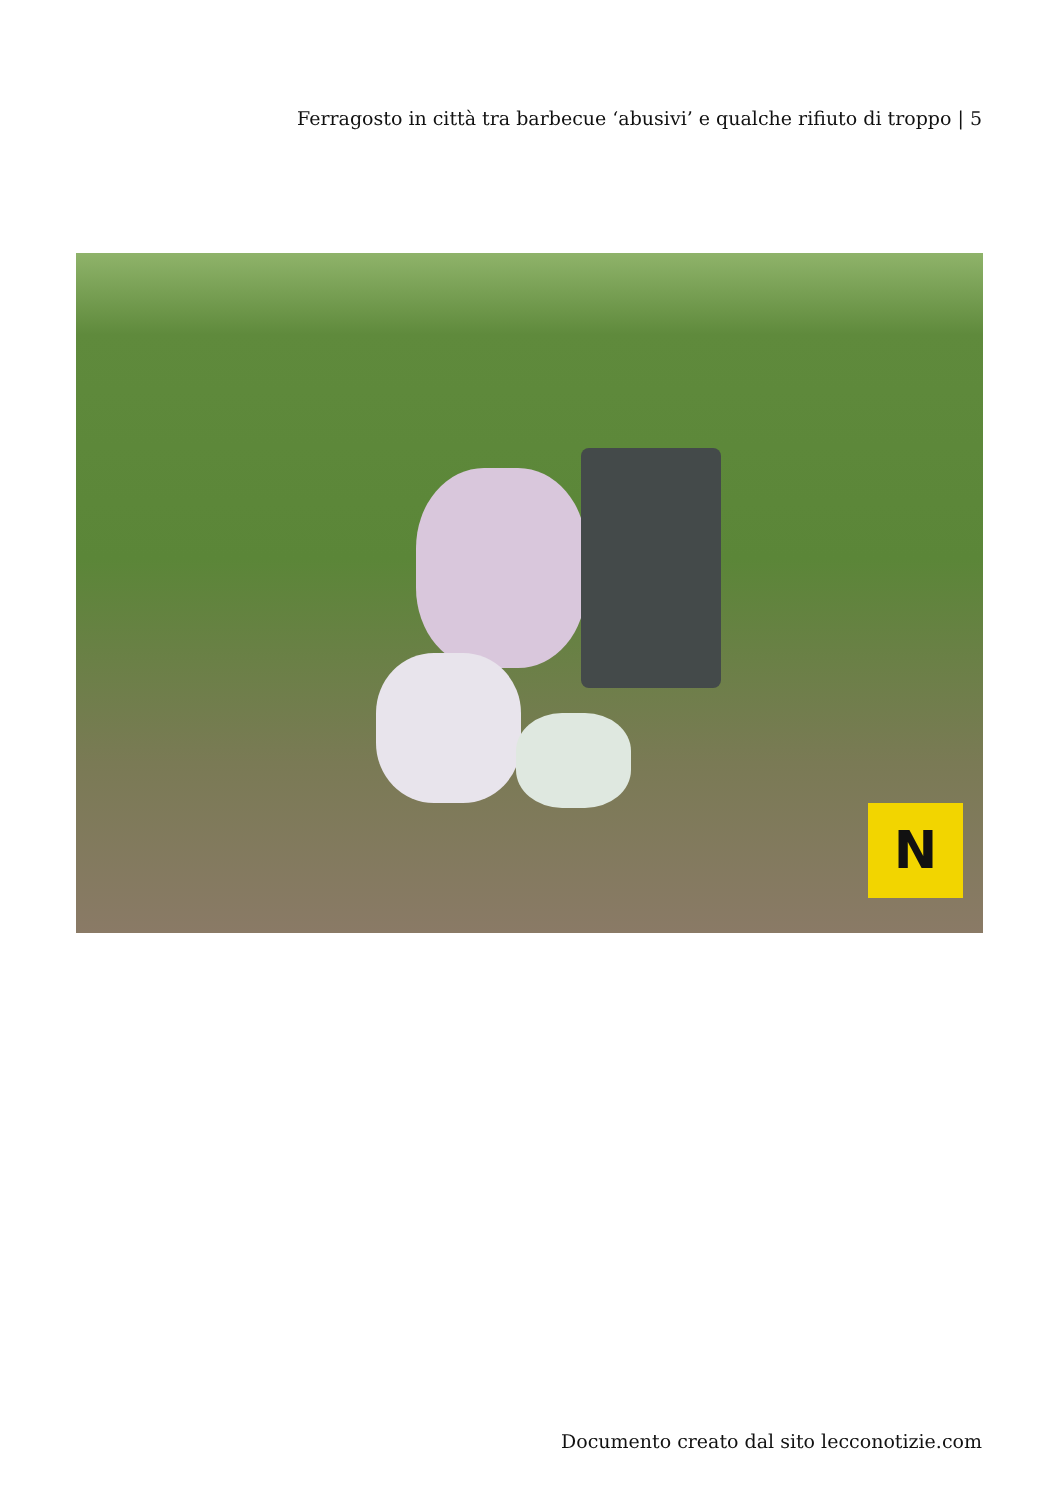Ferragosto in città tra barbecue ‘abusivi’ e qualche rifiuto di troppo | 5
N
Documento creato dal sito lecconotizie.com